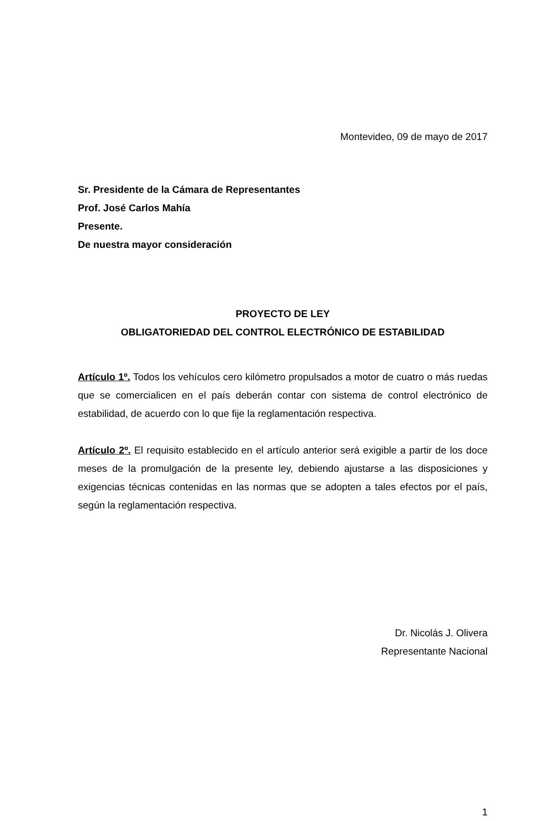Montevideo, 09 de mayo de 2017
Sr. Presidente de la Cámara de Representantes
Prof. José Carlos Mahía
Presente.
De nuestra mayor consideración
PROYECTO DE LEY
OBLIGATORIEDAD DEL CONTROL ELECTRÓNICO DE ESTABILIDAD
Artículo 1º. Todos los vehículos cero kilómetro propulsados a motor de cuatro o más ruedas que se comercialicen en el país deberán contar con sistema de control electrónico de estabilidad, de acuerdo con lo que fije la reglamentación respectiva.
Artículo 2º. El requisito establecido en el artículo anterior será exigible a partir de los doce meses de la promulgación de la presente ley, debiendo ajustarse a las disposiciones y exigencias técnicas contenidas en las normas que se adopten a tales efectos por el país, según la reglamentación respectiva.
Dr. Nicolás J. Olivera
Representante Nacional
1